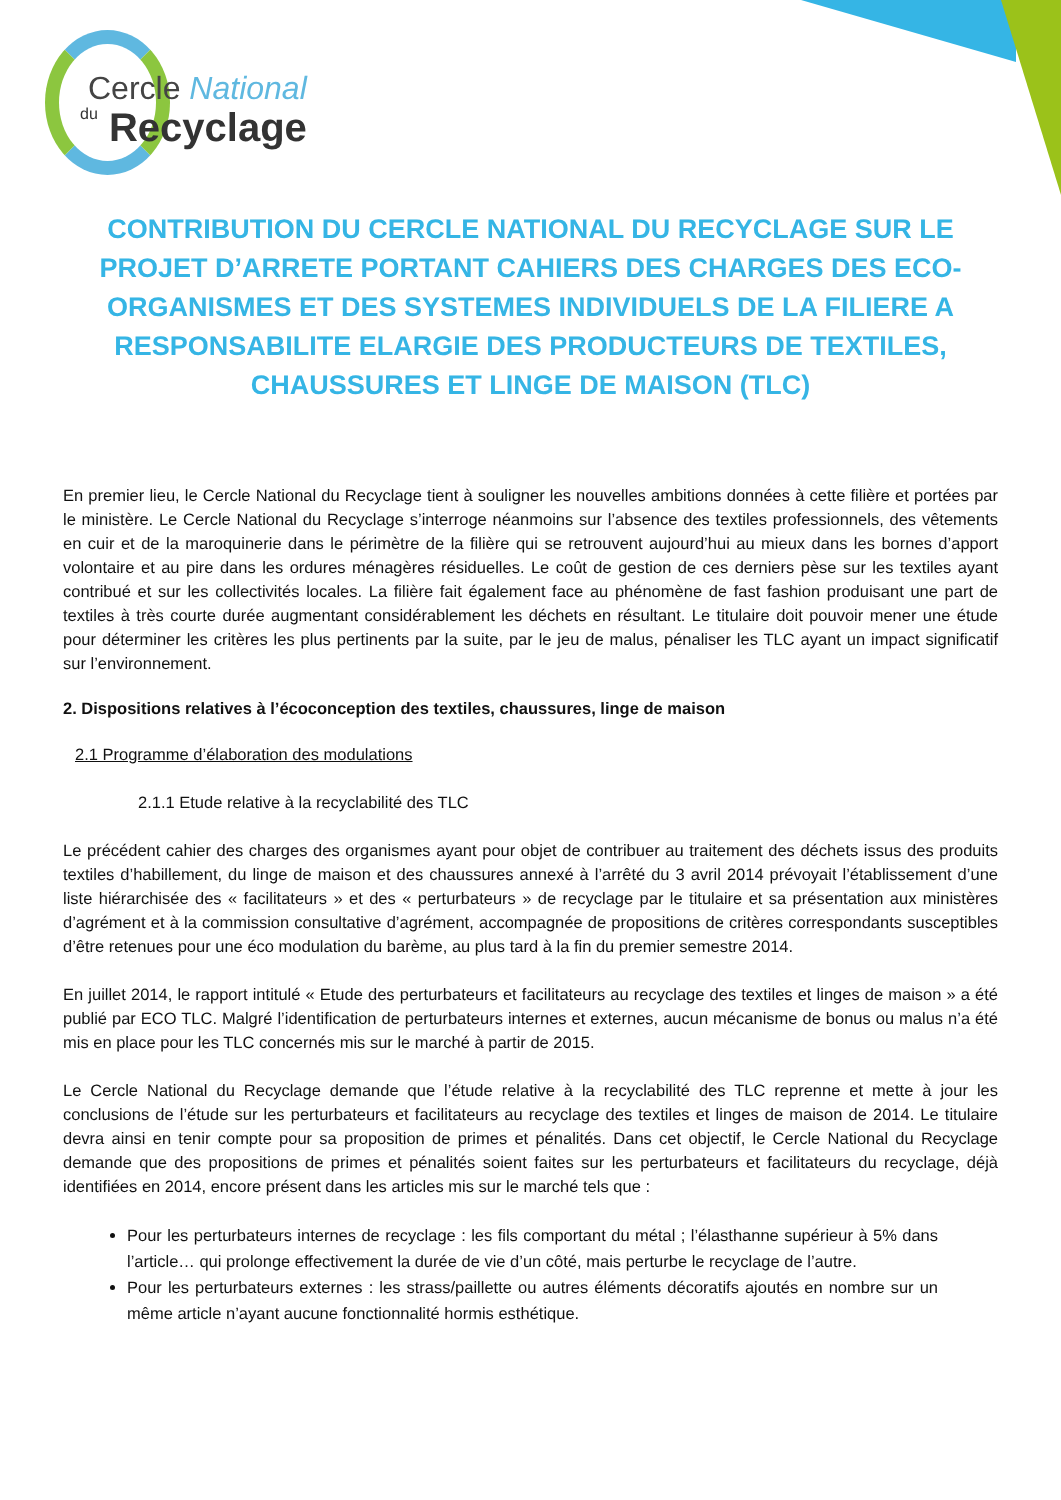Cercle National
du Recyclage
CONTRIBUTION DU CERCLE NATIONAL DU RECYCLAGE SUR LE PROJET D’ARRETE PORTANT CAHIERS DES CHARGES DES ECO-ORGANISMES ET DES SYSTEMES INDIVIDUELS DE LA FILIERE A RESPONSABILITE ELARGIE DES PRODUCTEURS DE TEXTILES, CHAUSSURES ET LINGE DE MAISON (TLC)
En premier lieu, le Cercle National du Recyclage tient à souligner les nouvelles ambitions données à cette filière et portées par le ministère. Le Cercle National du Recyclage s’interroge néanmoins sur l’absence des textiles professionnels, des vêtements en cuir et de la maroquinerie dans le périmètre de la filière qui se retrouvent aujourd’hui au mieux dans les bornes d’apport volontaire et au pire dans les ordures ménagères résiduelles. Le coût de gestion de ces derniers pèse sur les textiles ayant contribué et sur les collectivités locales. La filière fait également face au phénomène de fast fashion produisant une part de textiles à très courte durée augmentant considérablement les déchets en résultant. Le titulaire doit pouvoir mener une étude pour déterminer les critères les plus pertinents par la suite, par le jeu de malus, pénaliser les TLC ayant un impact significatif sur l’environnement.
2. Dispositions relatives à l’écoconception des textiles, chaussures, linge de maison
2.1 Programme d’élaboration des modulations
2.1.1 Etude relative à la recyclabilité des TLC
Le précédent cahier des charges des organismes ayant pour objet de contribuer au traitement des déchets issus des produits textiles d’habillement, du linge de maison et des chaussures annexé à l’arrêté du 3 avril 2014 prévoyait l’établissement d’une liste hiérarchisée des « facilitateurs » et des « perturbateurs » de recyclage par le titulaire et sa présentation aux ministères d’agrément et à la commission consultative d’agrément, accompagnée de propositions de critères correspondants susceptibles d’être retenues pour une éco modulation du barème, au plus tard à la fin du premier semestre 2014.
En juillet 2014, le rapport intitulé « Etude des perturbateurs et facilitateurs au recyclage des textiles et linges de maison » a été publié par ECO TLC. Malgré l’identification de perturbateurs internes et externes, aucun mécanisme de bonus ou malus n’a été mis en place pour les TLC concernés mis sur le marché à partir de 2015.
Le Cercle National du Recyclage demande que l’étude relative à la recyclabilité des TLC reprenne et mette à jour les conclusions de l’étude sur les perturbateurs et facilitateurs au recyclage des textiles et linges de maison de 2014. Le titulaire devra ainsi en tenir compte pour sa proposition de primes et pénalités. Dans cet objectif, le Cercle National du Recyclage demande que des propositions de primes et pénalités soient faites sur les perturbateurs et facilitateurs du recyclage, déjà identifiées en 2014, encore présent dans les articles mis sur le marché tels que :
Pour les perturbateurs internes de recyclage : les fils comportant du métal ; l’élasthanne supérieur à 5% dans l’article… qui prolonge effectivement la durée de vie d’un côté, mais perturbe le recyclage de l’autre.
Pour les perturbateurs externes : les strass/paillette ou autres éléments décoratifs ajoutés en nombre sur un même article n’ayant aucune fonctionnalité hormis esthétique.